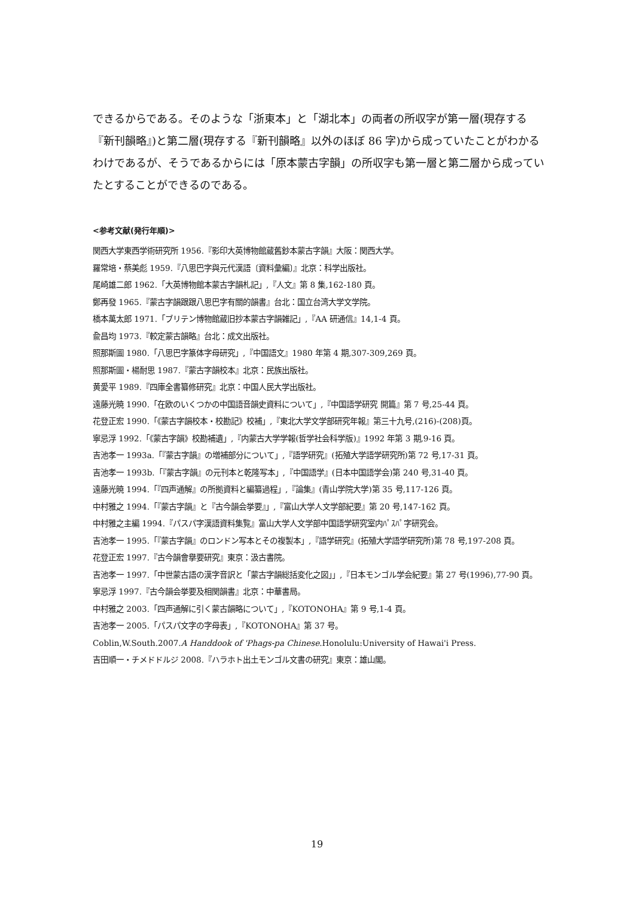できるからである。そのような「浙東本」と「湖北本」の両者の所収字が第一層(現存する『新刊韻略』)と第二層(現存する『新刊韻略』以外のほぼ 86 字)から成っていたことがわかるわけであるが、そうであるからには「原本蒙古字韻」の所収字も第一層と第二層から成っていたとすることができるのである。
<参考文献(発行年順)>
関西大学東西学術研究所 1956.『影印大英博物館蔵舊鈔本蒙古字韻』大阪：関西大学。
羅常培・蔡美彪 1959.『八思巴字與元代漢語〔資料彙編〕』北京：科学出版社。
尾崎雄二郎 1962.「大英博物館本蒙古字韻札記」,『人文』第 8 集,162-180 頁。
鄭再發 1965.『蒙古字韻跟跟八思巴字有關的韻書』台北：国立台湾大学文学院。
橋本萬太郎 1971.「ブリテン博物館蔵旧抄本蒙古字韻雑記」,『AA 研通信』14,1-4 頁。
兪昌均 1973.『較定蒙古韻略』台北：成文出版社。
照那斯圖 1980.「八思巴字篆体字母研究」,『中国語文』1980 年第 4 期,307-309,269 頁。
照那斯圖・楊耐思 1987.『蒙古字韻校本』北京：民族出版社。
黄愛平 1989.『四庫全書纂修研究』北京：中国人民大学出版社。
遠藤光暁 1990.「在欧のいくつかの中国語音韻史資料について」,『中国語学研究 開篇』第 7 号,25-44 頁。
花登正宏 1990.「《蒙古字韻校本・校勘記》校補」,『東北大学文学部研究年報』第三十九号,(216)-(208)頁。
寧忌浮 1992.「《蒙古字韻》校勘補遺」,『内蒙古大学学報(哲学社会科学版)』1992 年第 3 期,9-16 頁。
吉池孝一 1993a.「『蒙古字韻』の増補部分について」,『語学研究』(拓殖大学語学研究所)第 72 号,17-31 頁。
吉池孝一 1993b.「『蒙古字韻』の元刊本と乾隆写本」,『中国語学』(日本中国語学会)第 240 号,31-40 頁。
遠藤光暁 1994.「『四声通解』の所拠資料と編纂過程」,『論集』(青山学院大学)第 35 号,117-126 頁。
中村雅之 1994.「『蒙古字韻』と『古今韻会挙要』」,『富山大学人文学部紀要』第 20 号,147-162 頁。
中村雅之主編 1994.『パスパ字漢語資料集覧』富山大学人文学部中国語学研究室内ﾊﾟｽﾊﾟ字研究会。
吉池孝一 1995.「『蒙古字韻』のロンドン写本とその複製本」,『語学研究』(拓殖大学語学研究所)第 78 号,197-208 頁。
花登正宏 1997.『古今韻會擧要研究』東京：汲古書院。
吉池孝一 1997.「中世蒙古語の漢字音訳と「蒙古字韻総括変化之図」」,『日本モンゴル学会紀要』第 27 号(1996),77-90 頁。
寧忌浮 1997.『古今韻会挙要及相関韻書』北京：中華書局。
中村雅之 2003.「四声通解に引く蒙古韻略について」,『KOTONOHA』第 9 号,1-4 頁。
吉池孝一 2005.「パスパ文字の字母表」,『KOTONOHA』第 37 号。
Coblin,W.South.2007.A Handdook of 'Phags-pa Chinese.Honolulu:University of Hawai'i Press.
吉田順一・チメドドルジ 2008.『ハラホト出土モンゴル文書の研究』東京：雄山閣。
19